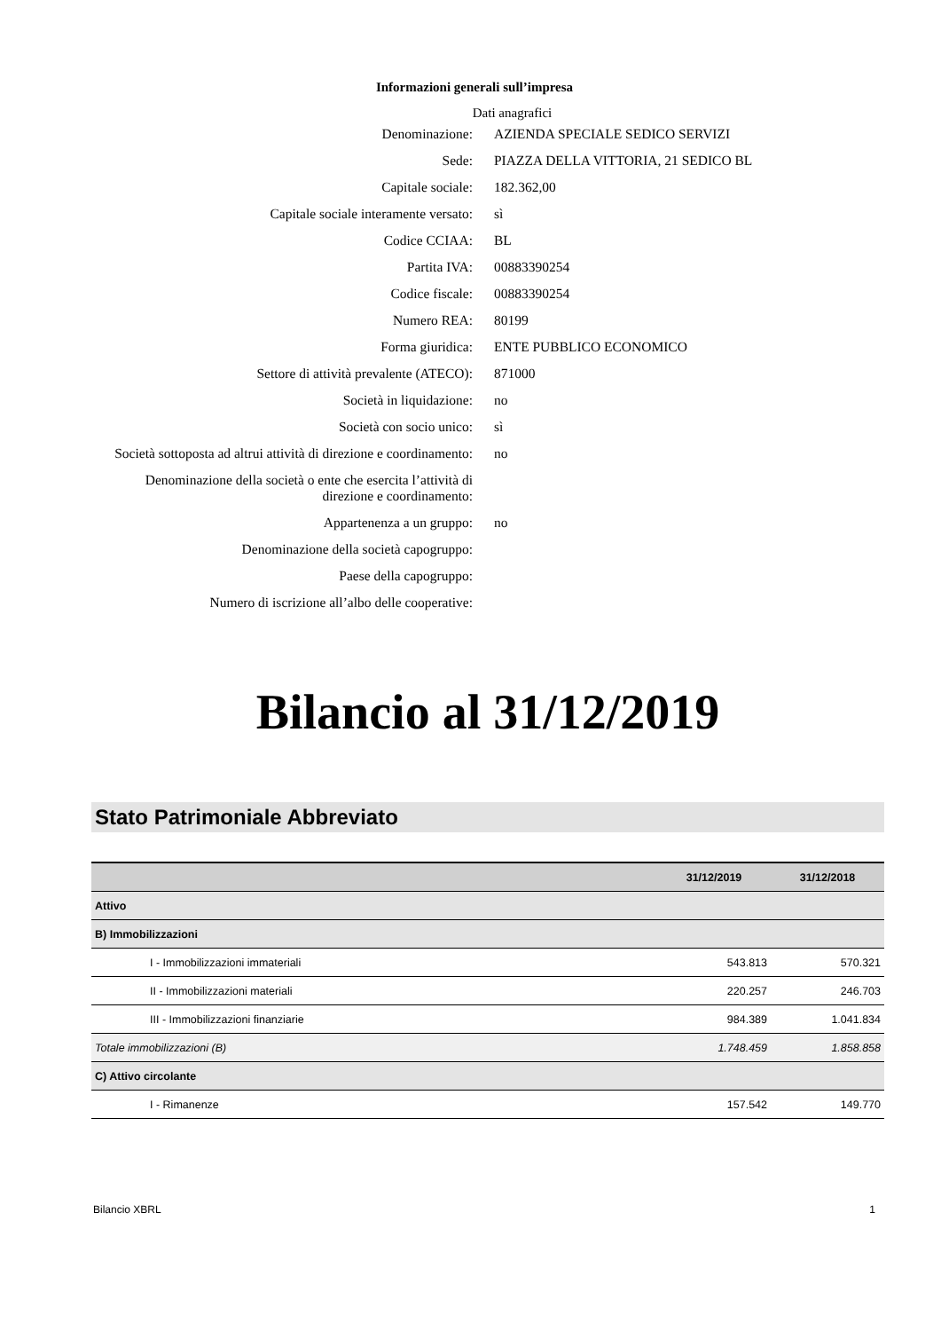Informazioni generali sull’impresa
Dati anagrafici
| Denominazione: | AZIENDA SPECIALE SEDICO SERVIZI |
| Sede: | PIAZZA DELLA VITTORIA, 21 SEDICO BL |
| Capitale sociale: | 182.362,00 |
| Capitale sociale interamente versato: | sì |
| Codice CCIAA: | BL |
| Partita IVA: | 00883390254 |
| Codice fiscale: | 00883390254 |
| Numero REA: | 80199 |
| Forma giuridica: | ENTE PUBBLICO ECONOMICO |
| Settore di attività prevalente (ATECO): | 871000 |
| Società in liquidazione: | no |
| Società con socio unico: | sì |
| Società sottoposta ad altrui attività di direzione e coordinamento: | no |
| Denominazione della società o ente che esercita l’attività di direzione e coordinamento: | |
| Appartenenza a un gruppo: | no |
| Denominazione della società capogruppo: | |
| Paese della capogruppo: | |
| Numero di iscrizione all’albo delle cooperative: | |
Bilancio al 31/12/2019
Stato Patrimoniale Abbreviato
| | 31/12/2019 | 31/12/2018 |
| --- | --- | --- |
| Attivo | | |
| B) Immobilizzazioni | | |
| I - Immobilizzazioni immateriali | 543.813 | 570.321 |
| II - Immobilizzazioni materiali | 220.257 | 246.703 |
| III - Immobilizzazioni finanziarie | 984.389 | 1.041.834 |
| Totale immobilizzazioni (B) | 1.748.459 | 1.858.858 |
| C) Attivo circolante | | |
| I - Rimanenze | 157.542 | 149.770 |
Bilancio XBRL 1